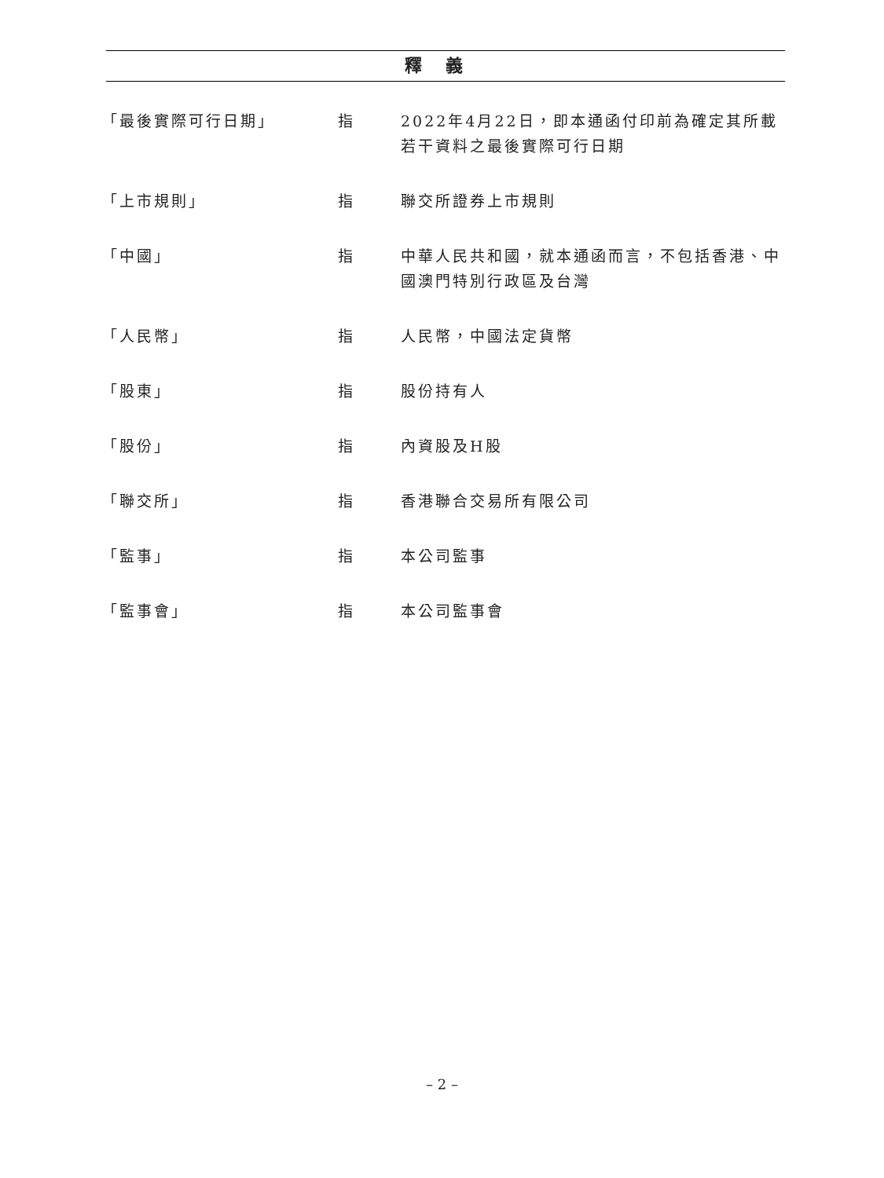釋義
| 「最後實際可行日期」 | 指 | 2022年4月22日，即本通函付印前為確定其所載若干資料之最後實際可行日期 |
| 「上市規則」 | 指 | 聯交所證券上市規則 |
| 「中國」 | 指 | 中華人民共和國，就本通函而言，不包括香港、中國澳門特別行政區及台灣 |
| 「人民幣」 | 指 | 人民幣，中國法定貨幣 |
| 「股東」 | 指 | 股份持有人 |
| 「股份」 | 指 | 內資股及H股 |
| 「聯交所」 | 指 | 香港聯合交易所有限公司 |
| 「監事」 | 指 | 本公司監事 |
| 「監事會」 | 指 | 本公司監事會 |
– 2 –